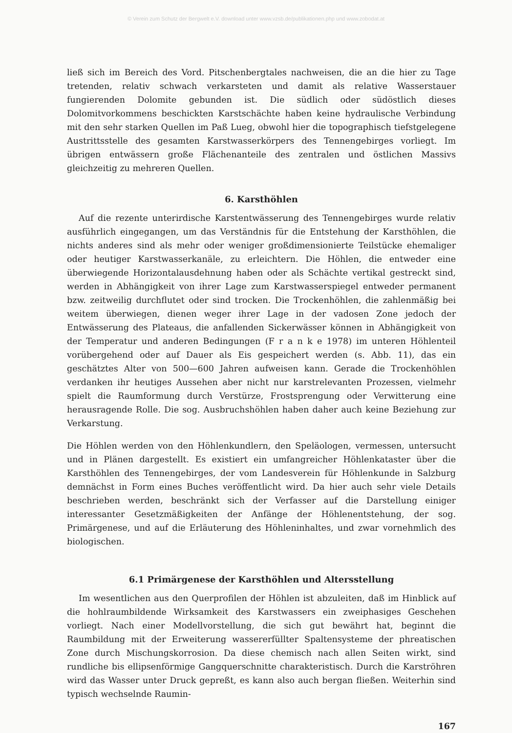© Verein zum Schutz der Bergwelt e.V. download unter www.vzsb.de/publikationen.php und www.zobodat.at
ließ sich im Bereich des Vord. Pitschenbergtales nachweisen, die an die hier zu Tage tretenden, relativ schwach verkarsteten und damit als relative Wasserstauer fungierenden Dolomite gebunden ist. Die südlich oder südöstlich dieses Dolomitvorkommens beschickten Karstschächte haben keine hydraulische Verbindung mit den sehr starken Quellen im Paß Lueg, obwohl hier die topographisch tiefstgelegene Austrittsstelle des gesamten Karstwasserkörpers des Tennengebirges vorliegt. Im übrigen entwässern große Flächenanteile des zentralen und östlichen Massivs gleichzeitig zu mehreren Quellen.
6. Karsthöhlen
Auf die rezente unterirdische Karstentwässerung des Tennengebirges wurde relativ ausführlich eingegangen, um das Verständnis für die Entstehung der Karsthöhlen, die nichts anderes sind als mehr oder weniger großdimensionierte Teilstücke ehemaliger oder heutiger Karstwasserkanäle, zu erleichtern. Die Höhlen, die entweder eine überwiegende Horizontalausdehnung haben oder als Schächte vertikal gestreckt sind, werden in Abhängigkeit von ihrer Lage zum Karstwasserspiegel entweder permanent bzw. zeitweilig durchflutet oder sind trocken. Die Trockenhöhlen, die zahlenmäßig bei weitem überwiegen, dienen weger ihrer Lage in der vadosen Zone jedoch der Entwässerung des Plateaus, die anfallenden Sickerwässer können in Abhängigkeit von der Temperatur und anderen Bedingungen (F r a n k e 1978) im unteren Höhlenteil vorübergehend oder auf Dauer als Eis gespeichert werden (s. Abb. 11), das ein geschätztes Alter von 500—600 Jahren aufweisen kann. Gerade die Trockenhöhlen verdanken ihr heutiges Aussehen aber nicht nur karstrelevanten Prozessen, vielmehr spielt die Raumformung durch Verstürze, Frostsprengung oder Verwitterung eine herausragende Rolle. Die sog. Ausbruchshöhlen haben daher auch keine Beziehung zur Verkarstung.
Die Höhlen werden von den Höhlenkundlern, den Speläologen, vermessen, untersucht und in Plänen dargestellt. Es existiert ein umfangreicher Höhlenkataster über die Karsthöhlen des Tennengebirges, der vom Landesverein für Höhlenkunde in Salzburg demnächst in Form eines Buches veröffentlicht wird. Da hier auch sehr viele Details beschrieben werden, beschränkt sich der Verfasser auf die Darstellung einiger interessanter Gesetzmäßigkeiten der Anfänge der Höhlenentstehung, der sog. Primärgenese, und auf die Erläuterung des Höhleninhaltes, und zwar vornehmlich des biologischen.
6.1 Primärgenese der Karsthöhlen und Altersstellung
Im wesentlichen aus den Querprofilen der Höhlen ist abzuleiten, daß im Hinblick auf die hohlraumbildende Wirksamkeit des Karstwassers ein zweiphasiges Geschehen vorliegt. Nach einer Modellvorstellung, die sich gut bewährt hat, beginnt die Raumbildung mit der Erweiterung wassererfüllter Spaltensysteme der phreatischen Zone durch Mischungskorrosion. Da diese chemisch nach allen Seiten wirkt, sind rundliche bis ellipsenförmige Gangquerschnitte charakteristisch. Durch die Karströhren wird das Wasser unter Druck gepreßt, es kann also auch bergan fließen. Weiterhin sind typisch wechselnde Raumin-
167